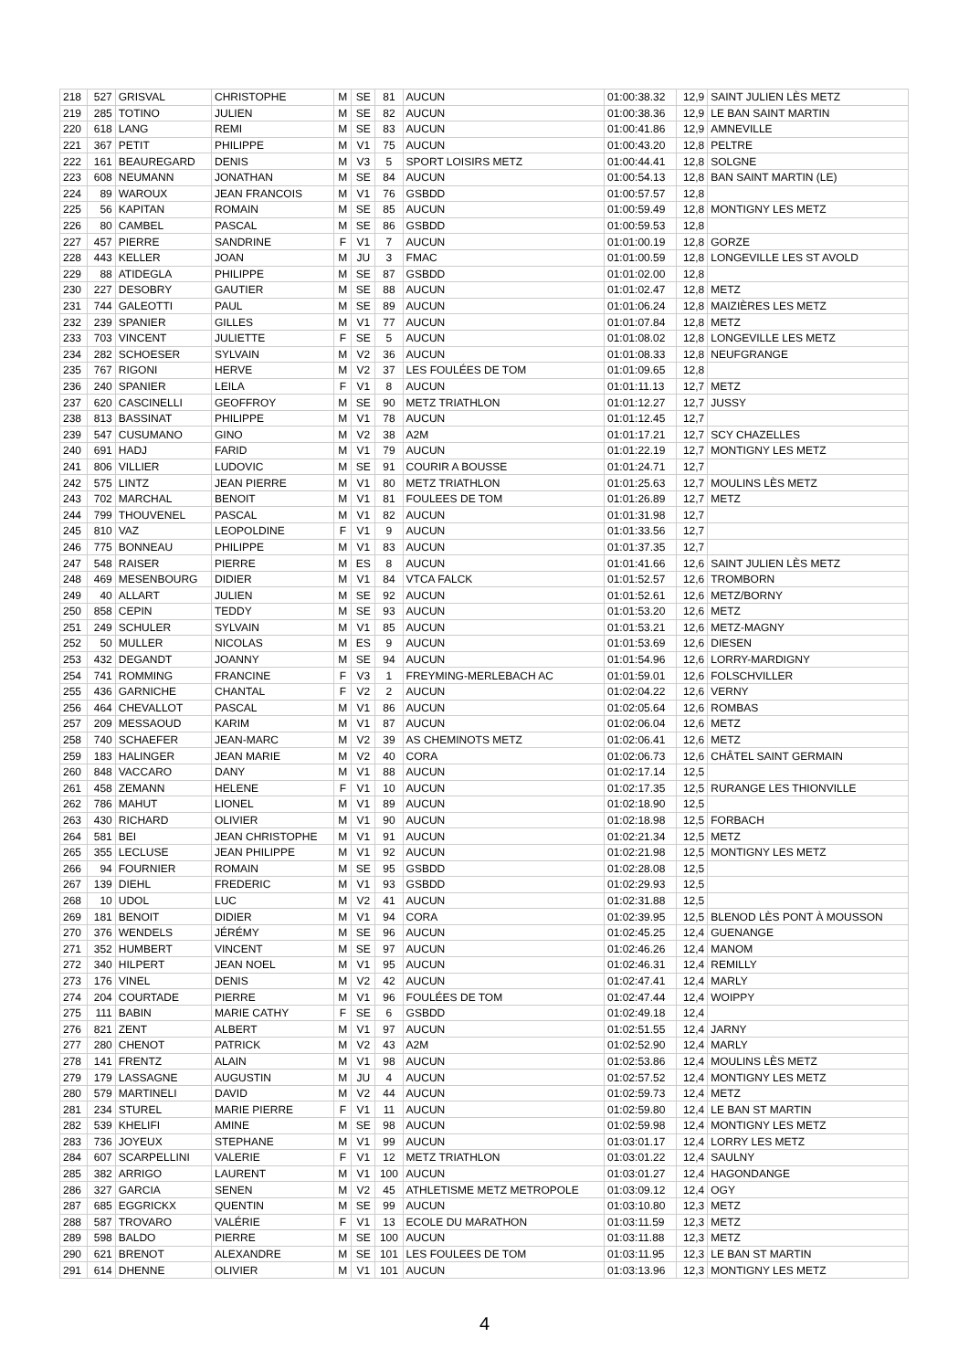| 218 | 527 | GRISVAL | CHRISTOPHE | M | SE | 81 | AUCUN | 01:00:38.32 | 12,9 | SAINT JULIEN LÈS METZ |
| 219 | 285 | TOTINO | JULIEN | M | SE | 82 | AUCUN | 01:00:38.36 | 12,9 | LE BAN SAINT MARTIN |
| 220 | 618 | LANG | REMI | M | SE | 83 | AUCUN | 01:00:41.86 | 12,9 | AMNEVILLE |
| 221 | 367 | PETIT | PHILIPPE | M | V1 | 75 | AUCUN | 01:00:43.20 | 12,8 | PELTRE |
| 222 | 161 | BEAUREGARD | DENIS | M | V3 | 5 | SPORT LOISIRS METZ | 01:00:44.41 | 12,8 | SOLGNE |
| 223 | 608 | NEUMANN | JONATHAN | M | SE | 84 | AUCUN | 01:00:54.13 | 12,8 | BAN SAINT MARTIN (LE) |
| 224 | 89 | WAROUX | JEAN FRANCOIS | M | V1 | 76 | GSBDD | 01:00:57.57 | 12,8 | |
| 225 | 56 | KAPITAN | ROMAIN | M | SE | 85 | AUCUN | 01:00:59.49 | 12,8 | MONTIGNY LES METZ |
| 226 | 80 | CAMBEL | PASCAL | M | SE | 86 | GSBDD | 01:00:59.53 | 12,8 | |
| 227 | 457 | PIERRE | SANDRINE | F | V1 | 7 | AUCUN | 01:01:00.19 | 12,8 | GORZE |
| 228 | 443 | KELLER | JOAN | M | JU | 3 | FMAC | 01:01:00.59 | 12,8 | LONGEVILLE LES ST AVOLD |
| 229 | 88 | ATIDEGLA | PHILIPPE | M | SE | 87 | GSBDD | 01:01:02.00 | 12,8 | |
| 230 | 227 | DESOBRY | GAUTIER | M | SE | 88 | AUCUN | 01:01:02.47 | 12,8 | METZ |
| 231 | 744 | GALEOTTI | PAUL | M | SE | 89 | AUCUN | 01:01:06.24 | 12,8 | MAIZIÈRES LES METZ |
| 232 | 239 | SPANIER | GILLES | M | V1 | 77 | AUCUN | 01:01:07.84 | 12,8 | METZ |
| 233 | 703 | VINCENT | JULIETTE | F | SE | 5 | AUCUN | 01:01:08.02 | 12,8 | LONGEVILLE LES METZ |
| 234 | 282 | SCHOESER | SYLVAIN | M | V2 | 36 | AUCUN | 01:01:08.33 | 12,8 | NEUFGRANGE |
| 235 | 767 | RIGONI | HERVE | M | V2 | 37 | LES FOULÉES DE TOM | 01:01:09.65 | 12,8 | |
| 236 | 240 | SPANIER | LEILA | F | V1 | 8 | AUCUN | 01:01:11.13 | 12,7 | METZ |
| 237 | 620 | CASCINELLI | GEOFFROY | M | SE | 90 | METZ TRIATHLON | 01:01:12.27 | 12,7 | JUSSY |
| 238 | 813 | BASSINAT | PHILIPPE | M | V1 | 78 | AUCUN | 01:01:12.45 | 12,7 | |
| 239 | 547 | CUSUMANO | GINO | M | V2 | 38 | A2M | 01:01:17.21 | 12,7 | SCY CHAZELLES |
| 240 | 691 | HADJ | FARID | M | V1 | 79 | AUCUN | 01:01:22.19 | 12,7 | MONTIGNY LES METZ |
| 241 | 806 | VILLIER | LUDOVIC | M | SE | 91 | COURIR A BOUSSE | 01:01:24.71 | 12,7 | |
| 242 | 575 | LINTZ | JEAN PIERRE | M | V1 | 80 | METZ TRIATHLON | 01:01:25.63 | 12,7 | MOULINS LÈS METZ |
| 243 | 702 | MARCHAL | BENOIT | M | V1 | 81 | FOULEES DE TOM | 01:01:26.89 | 12,7 | METZ |
| 244 | 799 | THOUVENEL | PASCAL | M | V1 | 82 | AUCUN | 01:01:31.98 | 12,7 | |
| 245 | 810 | VAZ | LEOPOLDINE | F | V1 | 9 | AUCUN | 01:01:33.56 | 12,7 | |
| 246 | 775 | BONNEAU | PHILIPPE | M | V1 | 83 | AUCUN | 01:01:37.35 | 12,7 | |
| 247 | 548 | RAISER | PIERRE | M | ES | 8 | AUCUN | 01:01:41.66 | 12,6 | SAINT JULIEN LÈS METZ |
| 248 | 469 | MESENBOURG | DIDIER | M | V1 | 84 | VTCA FALCK | 01:01:52.57 | 12,6 | TROMBORN |
| 249 | 40 | ALLART | JULIEN | M | SE | 92 | AUCUN | 01:01:52.61 | 12,6 | METZ/BORNY |
| 250 | 858 | CEPIN | TEDDY | M | SE | 93 | AUCUN | 01:01:53.20 | 12,6 | METZ |
| 251 | 249 | SCHULER | SYLVAIN | M | V1 | 85 | AUCUN | 01:01:53.21 | 12,6 | METZ-MAGNY |
| 252 | 50 | MULLER | NICOLAS | M | ES | 9 | AUCUN | 01:01:53.69 | 12,6 | DIESEN |
| 253 | 432 | DEGANDT | JOANNY | M | SE | 94 | AUCUN | 01:01:54.96 | 12,6 | LORRY-MARDIGNY |
| 254 | 741 | ROMMING | FRANCINE | F | V3 | 1 | FREYMING-MERLEBACH AC | 01:01:59.01 | 12,6 | FOLSCHVILLER |
| 255 | 436 | GARNICHE | CHANTAL | F | V2 | 2 | AUCUN | 01:02:04.22 | 12,6 | VERNY |
| 256 | 464 | CHEVALLOT | PASCAL | M | V1 | 86 | AUCUN | 01:02:05.64 | 12,6 | ROMBAS |
| 257 | 209 | MESSAOUD | KARIM | M | V1 | 87 | AUCUN | 01:02:06.04 | 12,6 | METZ |
| 258 | 740 | SCHAEFER | JEAN-MARC | M | V2 | 39 | AS CHEMINOTS METZ | 01:02:06.41 | 12,6 | METZ |
| 259 | 183 | HALINGER | JEAN MARIE | M | V2 | 40 | CORA | 01:02:06.73 | 12,6 | CHÂTEL SAINT GERMAIN |
| 260 | 848 | VACCARO | DANY | M | V1 | 88 | AUCUN | 01:02:17.14 | 12,5 | |
| 261 | 458 | ZEMANN | HELENE | F | V1 | 10 | AUCUN | 01:02:17.35 | 12,5 | RURANGE LES THIONVILLE |
| 262 | 786 | MAHUT | LIONEL | M | V1 | 89 | AUCUN | 01:02:18.90 | 12,5 | |
| 263 | 430 | RICHARD | OLIVIER | M | V1 | 90 | AUCUN | 01:02:18.98 | 12,5 | FORBACH |
| 264 | 581 | BEI | JEAN CHRISTOPHE | M | V1 | 91 | AUCUN | 01:02:21.34 | 12,5 | METZ |
| 265 | 355 | LECLUSE | JEAN PHILIPPE | M | V1 | 92 | AUCUN | 01:02:21.98 | 12,5 | MONTIGNY LES METZ |
| 266 | 94 | FOURNIER | ROMAIN | M | SE | 95 | GSBDD | 01:02:28.08 | 12,5 | |
| 267 | 139 | DIEHL | FREDERIC | M | V1 | 93 | GSBDD | 01:02:29.93 | 12,5 | |
| 268 | 10 | UDOL | LUC | M | V2 | 41 | AUCUN | 01:02:31.88 | 12,5 | |
| 269 | 181 | BENOIT | DIDIER | M | V1 | 94 | CORA | 01:02:39.95 | 12,5 | BLENOD LÈS PONT À MOUSSON |
| 270 | 376 | WENDELS | JÉRÉMY | M | SE | 96 | AUCUN | 01:02:45.25 | 12,4 | GUENANGE |
| 271 | 352 | HUMBERT | VINCENT | M | SE | 97 | AUCUN | 01:02:46.26 | 12,4 | MANOM |
| 272 | 340 | HILPERT | JEAN NOEL | M | V1 | 95 | AUCUN | 01:02:46.31 | 12,4 | REMILLY |
| 273 | 176 | VINEL | DENIS | M | V2 | 42 | AUCUN | 01:02:47.41 | 12,4 | MARLY |
| 274 | 204 | COURTADE | PIERRE | M | V1 | 96 | FOULÉES DE TOM | 01:02:47.44 | 12,4 | WOIPPY |
| 275 | 111 | BABIN | MARIE CATHY | F | SE | 6 | GSBDD | 01:02:49.18 | 12,4 | |
| 276 | 821 | ZENT | ALBERT | M | V1 | 97 | AUCUN | 01:02:51.55 | 12,4 | JARNY |
| 277 | 280 | CHENOT | PATRICK | M | V2 | 43 | A2M | 01:02:52.90 | 12,4 | MARLY |
| 278 | 141 | FRENTZ | ALAIN | M | V1 | 98 | AUCUN | 01:02:53.86 | 12,4 | MOULINS LÈS METZ |
| 279 | 179 | LASSAGNE | AUGUSTIN | M | JU | 4 | AUCUN | 01:02:57.52 | 12,4 | MONTIGNY LES METZ |
| 280 | 579 | MARTINELI | DAVID | M | V2 | 44 | AUCUN | 01:02:59.73 | 12,4 | METZ |
| 281 | 234 | STUREL | MARIE PIERRE | F | V1 | 11 | AUCUN | 01:02:59.80 | 12,4 | LE BAN ST MARTIN |
| 282 | 539 | KHELIFI | AMINE | M | SE | 98 | AUCUN | 01:02:59.98 | 12,4 | MONTIGNY LES METZ |
| 283 | 736 | JOYEUX | STEPHANE | M | V1 | 99 | AUCUN | 01:03:01.17 | 12,4 | LORRY LES METZ |
| 284 | 607 | SCARPELLINI | VALERIE | F | V1 | 12 | METZ TRIATHLON | 01:03:01.22 | 12,4 | SAULNY |
| 285 | 382 | ARRIGO | LAURENT | M | V1 | 100 | AUCUN | 01:03:01.27 | 12,4 | HAGONDANGE |
| 286 | 327 | GARCIA | SENEN | M | V2 | 45 | ATHLETISME METZ METROPOLE | 01:03:09.12 | 12,4 | OGY |
| 287 | 685 | EGGRICKX | QUENTIN | M | SE | 99 | AUCUN | 01:03:10.80 | 12,3 | METZ |
| 288 | 587 | TROVARO | VALÉRIE | F | V1 | 13 | ECOLE DU MARATHON | 01:03:11.59 | 12,3 | METZ |
| 289 | 598 | BALDO | PIERRE | M | SE | 100 | AUCUN | 01:03:11.88 | 12,3 | METZ |
| 290 | 621 | BRENOT | ALEXANDRE | M | SE | 101 | LES FOULEES DE TOM | 01:03:11.95 | 12,3 | LE BAN ST MARTIN |
| 291 | 614 | DHENNE | OLIVIER | M | V1 | 101 | AUCUN | 01:03:13.96 | 12,3 | MONTIGNY LES METZ |
4